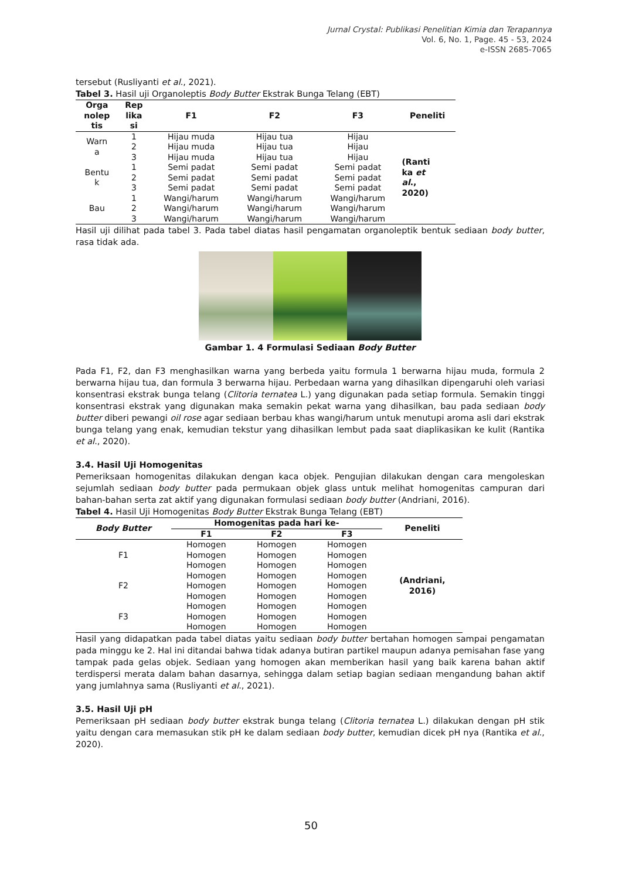Jurnal Crystal: Publikasi Penelitian Kimia dan Terapannya
Vol. 6, No. 1, Page. 45 - 53, 2024
e-ISSN 2685-7065
tersebut (Rusliyanti et al., 2021).
Tabel 3. Hasil uji Organoleptis Body Butter Ekstrak Bunga Telang (EBT)
| Orga nolep tis | Rep lika si | F1 | F2 | F3 | Peneliti |
| --- | --- | --- | --- | --- | --- |
| Warn a | 1 | Hijau muda | Hijau tua | Hijau | (Ranti ka et al ., 2020) |
| | 2 | Hijau muda | Hijau tua | Hijau | |
| | 3 | Hijau muda | Hijau tua | Hijau | |
| Bentu k | 1 | Semi padat | Semi padat | Semi padat | |
| | 2 | Semi padat | Semi padat | Semi padat | |
| | 3 | Semi padat | Semi padat | Semi padat | |
| Bau | 1 | Wangi/harum | Wangi/harum | Wangi/harum | |
| | 2 | Wangi/harum | Wangi/harum | Wangi/harum | |
| | 3 | Wangi/harum | Wangi/harum | Wangi/harum | |
Hasil uji dilihat pada tabel 3. Pada tabel diatas hasil pengamatan organoleptik bentuk sediaan body butter, rasa tidak ada.
Gambar 1. 4 Formulasi Sediaan Body Butter
Pada F1, F2, dan F3 menghasilkan warna yang berbeda yaitu formula 1 berwarna hijau muda, formula 2 berwarna hijau tua, dan formula 3 berwarna hijau. Perbedaan warna yang dihasilkan dipengaruhi oleh variasi konsentrasi ekstrak bunga telang (Clitoria ternatea L.) yang digunakan pada setiap formula. Semakin tinggi konsentrasi ekstrak yang digunakan maka semakin pekat warna yang dihasilkan, bau pada sediaan body butter diberi pewangi oil rose agar sediaan berbau khas wangi/harum untuk menutupi aroma asli dari ekstrak bunga telang yang enak, kemudian tekstur yang dihasilkan lembut pada saat diaplikasikan ke kulit (Rantika et al., 2020).
3.4. Hasil Uji Homogenitas
Pemeriksaan homogenitas dilakukan dengan kaca objek. Pengujian dilakukan dengan cara mengoleskan sejumlah sediaan body butter pada permukaan objek glass untuk melihat homogenitas campuran dari bahan-bahan serta zat aktif yang digunakan formulasi sediaan body butter (Andriani, 2016).
Tabel 4. Hasil Uji Homogenitas Body Butter Ekstrak Bunga Telang (EBT)
| Body Butter | Homogenitas pada hari ke- | | | Peneliti |
| --- | --- | --- | --- | --- |
| | F1 | F2 | F3 | |
| F1 | Homogen | Homogen | Homogen | (Andriani, 2016) |
| | Homogen | Homogen | Homogen | |
| | Homogen | Homogen | Homogen | |
| F2 | Homogen | Homogen | Homogen | |
| | Homogen | Homogen | Homogen | |
| | Homogen | Homogen | Homogen | |
| F3 | Homogen | Homogen | Homogen | |
| | Homogen | Homogen | Homogen | |
| | Homogen | Homogen | Homogen | |
Hasil yang didapatkan pada tabel diatas yaitu sediaan body butter bertahan homogen sampai pengamatan pada minggu ke 2. Hal ini ditandai bahwa tidak adanya butiran partikel maupun adanya pemisahan fase yang tampak pada gelas objek. Sediaan yang homogen akan memberikan hasil yang baik karena bahan aktif terdispersi merata dalam bahan dasarnya, sehingga dalam setiap bagian sediaan mengandung bahan aktif yang jumlahnya sama (Rusliyanti et al., 2021).
3.5. Hasil Uji pH
Pemeriksaan pH sediaan body butter ekstrak bunga telang (Clitoria ternatea L.) dilakukan dengan pH stik yaitu dengan cara memasukan stik pH ke dalam sediaan body butter, kemudian dicek pH nya (Rantika et al., 2020).
50